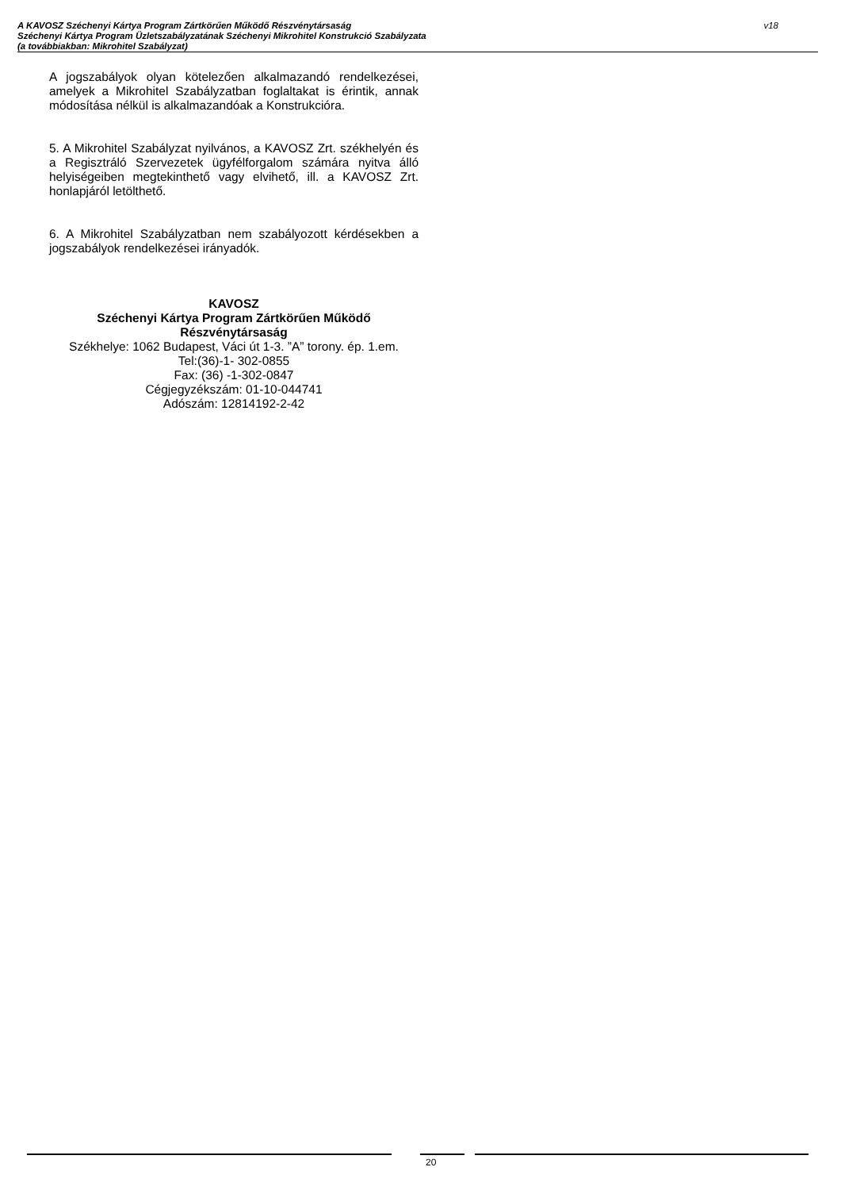v18 A KAVOSZ Széchenyi Kártya Program Zártkörűen Működő Részvénytársaság
Széchenyi Kártya Program Üzletszabályzatának Széchenyi Mikrohitel Konstrukció Szabályzata
(a továbbiakban: Mikrohitel Szabályzat)
A jogszabályok olyan kötelezően alkalmazandó rendelkezései, amelyek a Mikrohitel Szabályzatban foglaltakat is érintik, annak módosítása nélkül is alkalmazandóak a Konstrukcióra.
5. A Mikrohitel Szabályzat nyilvános, a KAVOSZ Zrt. székhelyén és a Regisztráló Szervezetek ügyfélforgalom számára nyitva álló helyiségeiben megtekinthető vagy elvihető, ill. a KAVOSZ Zrt. honlapjáról letölthető.
6. A Mikrohitel Szabályzatban nem szabályozott kérdésekben a jogszabályok rendelkezései irányadók.
KAVOSZ
Széchenyi Kártya Program Zártkörűen Működő Részvénytársaság
Székhelye: 1062 Budapest, Váci út 1-3. ”A” torony. ép. 1.em.
Tel:(36)-1- 302-0855
Fax: (36) -1-302-0847
Cégjegyzékszám: 01-10-044741
Adószám: 12814192-2-42
20